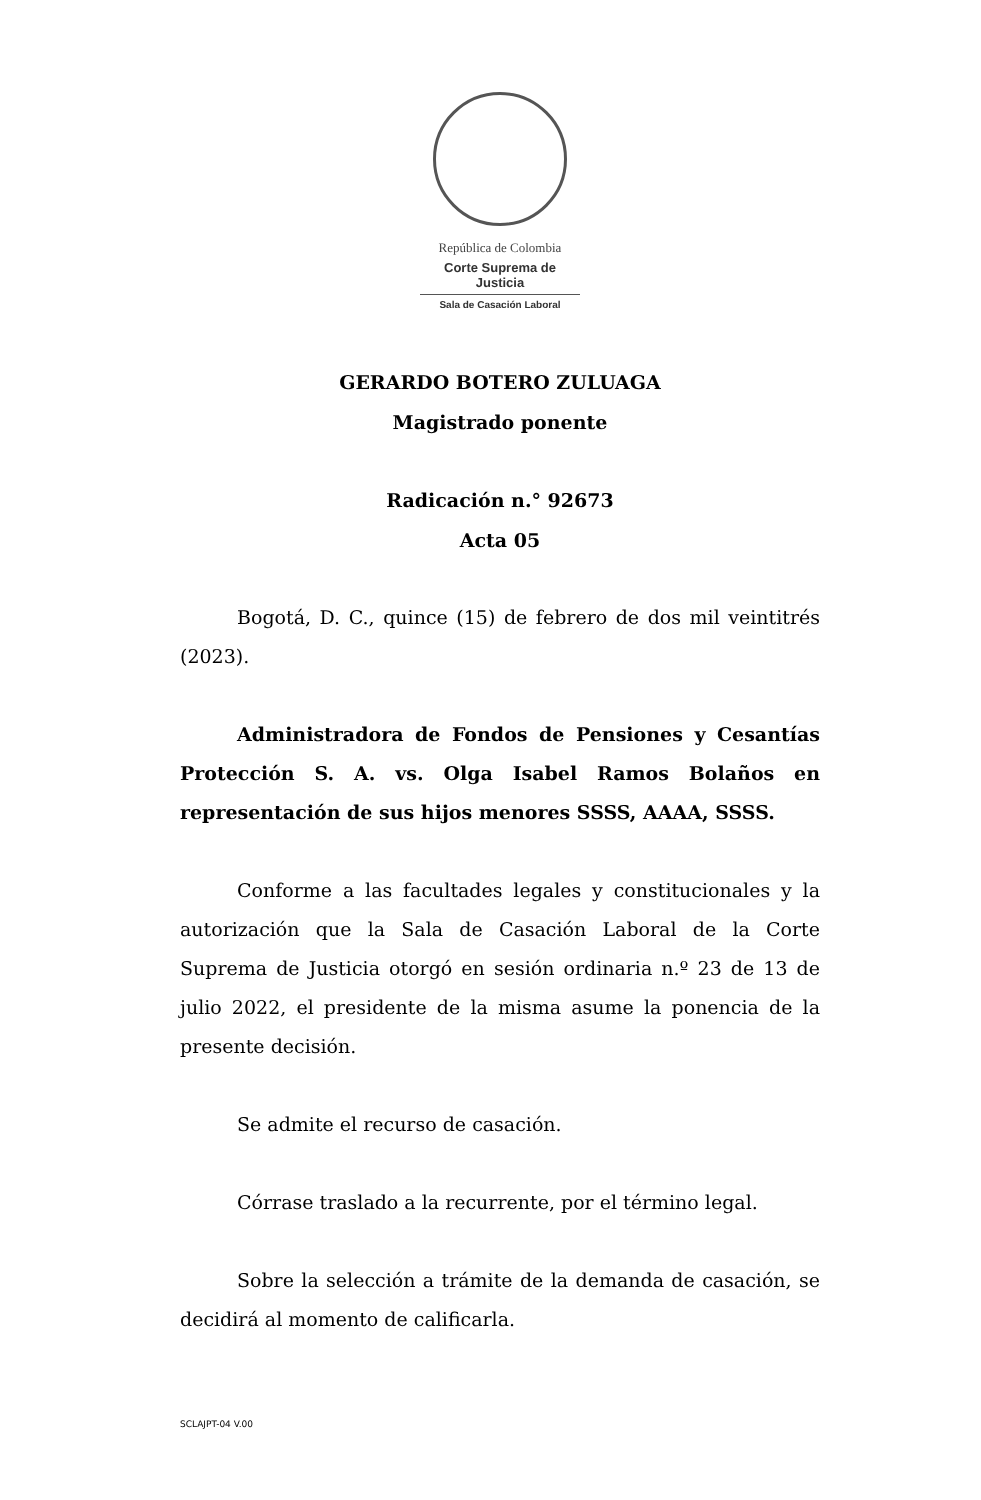República de Colombia
Corte Suprema de Justicia
Sala de Casación Laboral
GERARDO BOTERO ZULUAGA
Magistrado ponente
Radicación n.° 92673
Acta 05
Bogotá, D. C., quince (15) de febrero de dos mil veintitrés (2023).
Administradora de Fondos de Pensiones y Cesantías Protección S. A. vs. Olga Isabel Ramos Bolaños en representación de sus hijos menores SSSS, AAAA, SSSS.
Conforme a las facultades legales y constitucionales y la autorización que la Sala de Casación Laboral de la Corte Suprema de Justicia otorgó en sesión ordinaria n.º 23 de 13 de julio 2022, el presidente de la misma asume la ponencia de la presente decisión.
Se admite el recurso de casación.
Córrase traslado a la recurrente, por el término legal.
Sobre la selección a trámite de la demanda de casación, se decidirá al momento de calificarla.
SCLAJPT-04 V.00